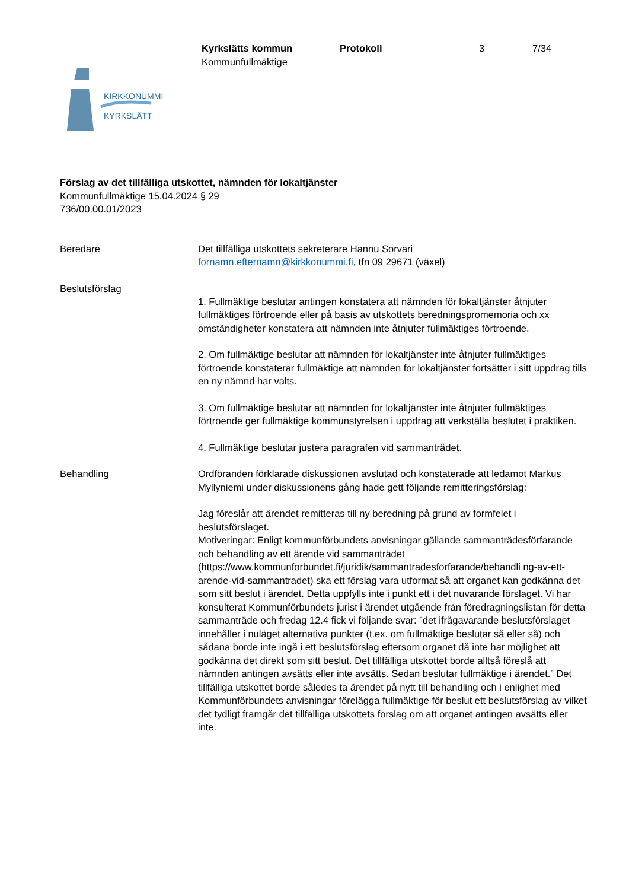Kyrkslätts kommun Protokoll 3 7/34
Kommunfullmäktige
KIRKKONUMMI
KYRKSLÄTT
Förslag av det tillfälliga utskottet, nämnden för lokaltjänster
Kommunfullmäktige 15.04.2024 § 29
736/00.00.01/2023
Beredare Det tillfälliga utskottets sekreterare Hannu Sorvari
fornamn.efternamn@kirkkonummi.fi, tfn 09 29671 (växel)
Beslutsförslag
1. Fullmäktige beslutar antingen konstatera att nämnden för lokaltjänster åtnjuter fullmäktiges förtroende eller på basis av utskottets beredningspromemoria och xx omständigheter konstatera att nämnden inte åtnjuter fullmäktiges förtroende.
2. Om fullmäktige beslutar att nämnden för lokaltjänster inte åtnjuter fullmäktiges förtroende konstaterar fullmäktige att nämnden för lokaltjänster fortsätter i sitt uppdrag tills en ny nämnd har valts.
3. Om fullmäktige beslutar att nämnden för lokaltjänster inte åtnjuter fullmäktiges förtroende ger fullmäktige kommunstyrelsen i uppdrag att verkställa beslutet i praktiken.
4. Fullmäktige beslutar justera paragrafen vid sammanträdet.
Behandling Ordföranden förklarade diskussionen avslutad och konstaterade att ledamot Markus Myllyniemi under diskussionens gång hade gett följande remitteringsförslag:
Jag föreslår att ärendet remitteras till ny beredning på grund av formfelet i beslutsförslaget.
Motiveringar: Enligt kommunförbundets anvisningar gällande sammanträdesförfarande och behandling av ett ärende vid sammanträdet (https://www.kommunforbundet.fi/juridik/sammantradesforfarande/behandli ng-av-ett-arende-vid-sammantradet) ska ett förslag vara utformat så att organet kan godkänna det som sitt beslut i ärendet. Detta uppfylls inte i punkt ett i det nuvarande förslaget. Vi har konsulterat Kommunförbundets jurist i ärendet utgående från föredragningslistan för detta sammanträde och fredag 12.4 fick vi följande svar: ”det ifrågavarande beslutsförslaget innehåller i nuläget alternativa punkter (t.ex. om fullmäktige beslutar så eller så) och sådana borde inte ingå i ett beslutsförslag eftersom organet då inte har möjlighet att godkänna det direkt som sitt beslut. Det tillfälliga utskottet borde alltså föreslå att nämnden antingen avsätts eller inte avsätts. Sedan beslutar fullmäktige i ärendet.” Det tillfälliga utskottet borde således ta ärendet på nytt till behandling och i enlighet med Kommunförbundets anvisningar förelägga fullmäktige för beslut ett beslutsförslag av vilket det tydligt framgår det tillfälliga utskottets förslag om att organet antingen avsätts eller inte.